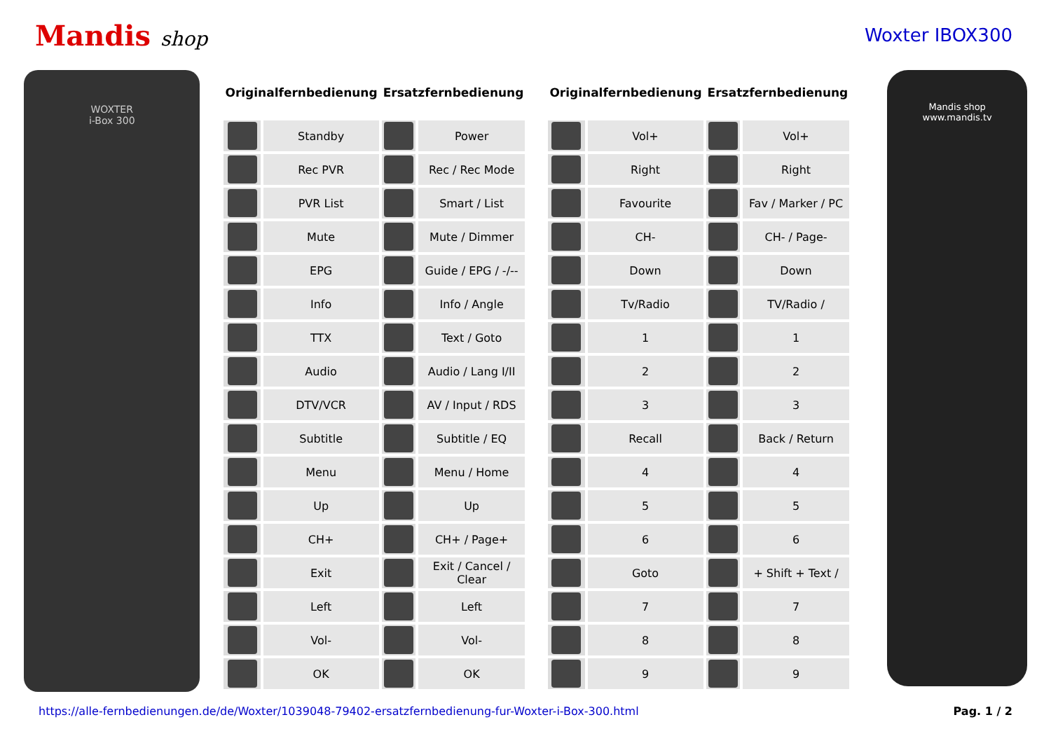Mandis shop Woxter IBOX300
WOXTER
i-Box 300
| Originalfernbedienung | | Ersatzfernbedienung | |
| --- | --- | --- | --- |
| | Standby | | Power |
| | Rec PVR | | Rec / Rec Mode |
| | PVR List | | Smart / List |
| | Mute | | Mute / Dimmer |
| | EPG | | Guide / EPG / -/-- |
| | Info | | Info / Angle |
| | TTX | | Text / Goto |
| | Audio | | Audio / Lang I/II |
| | DTV/VCR | | AV / Input / RDS |
| | Subtitle | | Subtitle / EQ |
| | Menu | | Menu / Home |
| | Up | | Up |
| | CH+ | | CH+ / Page+ |
| | Exit | | Exit / Cancel / Clear |
| | Left | | Left |
| | Vol- | | Vol- |
| | OK | | OK |
| Originalfernbedienung | | Ersatzfernbedienung | |
| --- | --- | --- | --- |
| | Vol+ | | Vol+ |
| | Right | | Right |
| | Favourite | | Fav / Marker / PC |
| | CH- | | CH- / Page- |
| | Down | | Down |
| | Tv/Radio | | TV/Radio / |
| | 1 | | 1 |
| | 2 | | 2 |
| | 3 | | 3 |
| | Recall | | Back / Return |
| | 4 | | 4 |
| | 5 | | 5 |
| | 6 | | 6 |
| | Goto | | + Shift + Text / |
| | 7 | | 7 |
| | 8 | | 8 |
| | 9 | | 9 |
Mandis shop
www.mandis.tv
https://alle-fernbedienungen.de/de/Woxter/1039048-79402-ersatzfernbedienung-fur-Woxter-i-Box-300.html Pag. 1 / 2